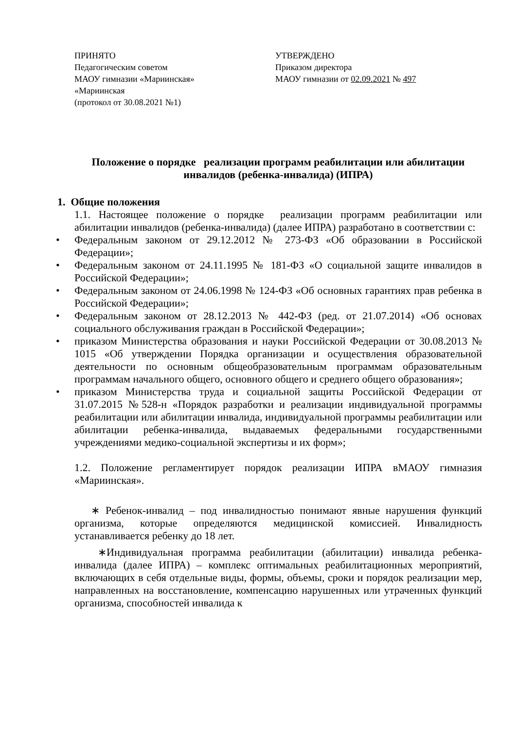ПРИНЯТО
Педагогическим советом
МАОУ гимназии «Мариинская»
«Мариинская
(протокол от 30.08.2021 №1)
УТВЕРЖДЕНО
Приказом директора
МАОУ гимназии от 02.09.2021 № 497
Положение о порядке реализации программ реабилитации или абилитации инвалидов (ребенка-инвалида) (ИПРА)
1. Общие положения
1.1. Настоящее положение о порядке реализации программ реабилитации или абилитации инвалидов (ребенка-инвалида) (далее ИПРА) разработано в соответствии с:
• Федеральным законом от 29.12.2012 № 273-ФЗ «Об образовании в Российской Федерации»;
• Федеральным законом от 24.11.1995 № 181-ФЗ «О социальной защите инвалидов в Российской Федерации»;
• Федеральным законом от 24.06.1998 № 124-ФЗ «Об основных гарантиях прав ребенка в Российской Федерации»;
• Федеральным законом от 28.12.2013 № 442-ФЗ (ред. от 21.07.2014) «Об основах социального обслуживания граждан в Российской Федерации»;
• приказом Министерства образования и науки Российской Федерации от 30.08.2013 № 1015 «Об утверждении Порядка организации и осуществления образовательной деятельности по основным общеобразовательным программам образовательным программам начального общего, основного общего и среднего общего образования»;
• приказом Министерства труда и социальной защиты Российской Федерации от 31.07.2015 №528-н «Порядок разработки и реализации индивидуальной программы реабилитации или абилитации инвалида, индивидуальной программы реабилитации или абилитации ребенка-инвалида, выдаваемых федеральными государственными учреждениями медико-социальной экспертизы и их форм»;
1.2. Положение регламентирует порядок реализации ИПРА вМАОУ гимназия «Мариинская».
∗ Ребенок-инвалид – под инвалидностью понимают явные нарушения функций организма, которые определяются медицинской комиссией. Инвалидность устанавливается ребенку до 18 лет.
∗Индивидуальная программа реабилитации (абилитации) инвалида ребенка-инвалида (далее ИПРА) – комплекс оптимальных реабилитационных мероприятий, включающих в себя отдельные виды, формы, объемы, сроки и порядок реализации мер, направленных на восстановление, компенсацию нарушенных или утраченных функций организма, способностей инвалида к